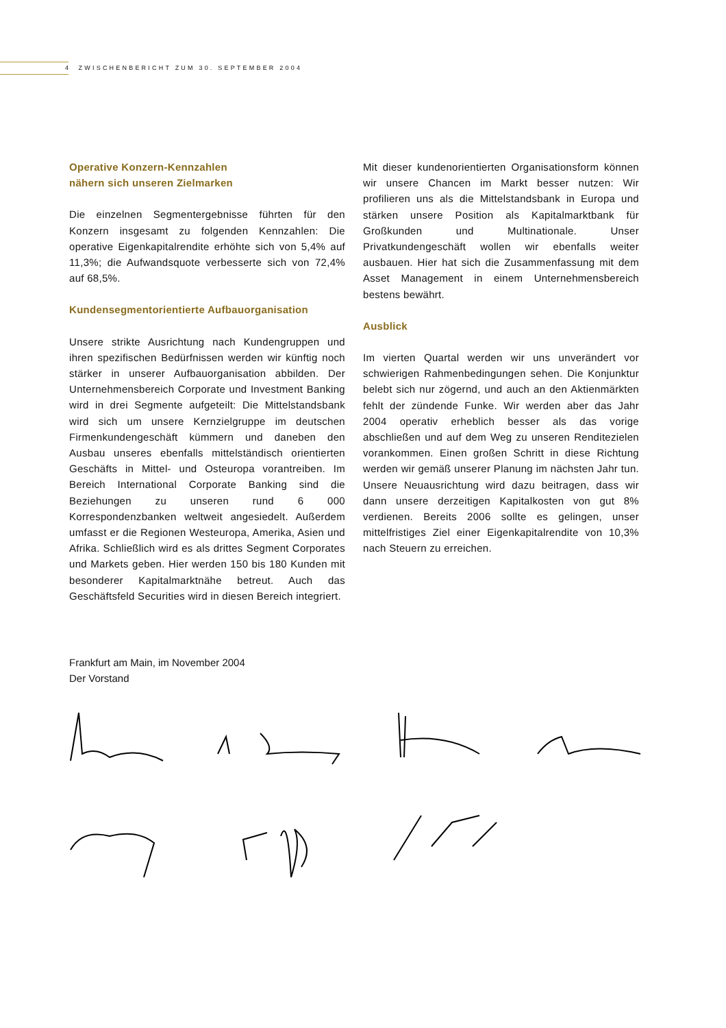4 ZWISCHENBERICHT ZUM 30. SEPTEMBER 2004
Operative Konzern-Kennzahlen
nähern sich unseren Zielmarken
Die einzelnen Segmentergebnisse führten für den Konzern insgesamt zu folgenden Kennzahlen: Die operative Eigenkapitalrendite erhöhte sich von 5,4% auf 11,3%; die Aufwandsquote verbesserte sich von 72,4% auf 68,5%.
Kundensegmentorientierte Aufbauorganisation
Unsere strikte Ausrichtung nach Kundengruppen und ihren spezifischen Bedürfnissen werden wir künftig noch stärker in unserer Aufbauorganisation abbilden. Der Unternehmensbereich Corporate und Investment Banking wird in drei Segmente aufgeteilt: Die Mittelstandsbank wird sich um unsere Kernzielgruppe im deutschen Firmenkundengeschäft kümmern und daneben den Ausbau unseres ebenfalls mittelständisch orientierten Geschäfts in Mittel- und Osteuropa vorantreiben. Im Bereich International Corporate Banking sind die Beziehungen zu unseren rund 6 000 Korrespondenzbanken weltweit angesiedelt. Außerdem umfasst er die Regionen Westeuropa, Amerika, Asien und Afrika. Schließlich wird es als drittes Segment Corporates und Markets geben. Hier werden 150 bis 180 Kunden mit besonderer Kapitalmarktnähe betreut. Auch das Geschäftsfeld Securities wird in diesen Bereich integriert.
Mit dieser kundenorientierten Organisationsform können wir unsere Chancen im Markt besser nutzen: Wir profilieren uns als die Mittelstandsbank in Europa und stärken unsere Position als Kapitalmarktbank für Großkunden und Multinationale. Unser Privatkundengeschäft wollen wir ebenfalls weiter ausbauen. Hier hat sich die Zusammenfassung mit dem Asset Management in einem Unternehmensbereich bestens bewährt.
Ausblick
Im vierten Quartal werden wir uns unverändert vor schwierigen Rahmenbedingungen sehen. Die Konjunktur belebt sich nur zögernd, und auch an den Aktienmärkten fehlt der zündende Funke. Wir werden aber das Jahr 2004 operativ erheblich besser als das vorige abschließen und auf dem Weg zu unseren Renditezielen vorankommen. Einen großen Schritt in diese Richtung werden wir gemäß unserer Planung im nächsten Jahr tun. Unsere Neuausrichtung wird dazu beitragen, dass wir dann unsere derzeitigen Kapitalkosten von gut 8% verdienen. Bereits 2006 sollte es gelingen, unser mittelfristiges Ziel einer Eigenkapitalrendite von 10,3% nach Steuern zu erreichen.
Frankfurt am Main, im November 2004
Der Vorstand